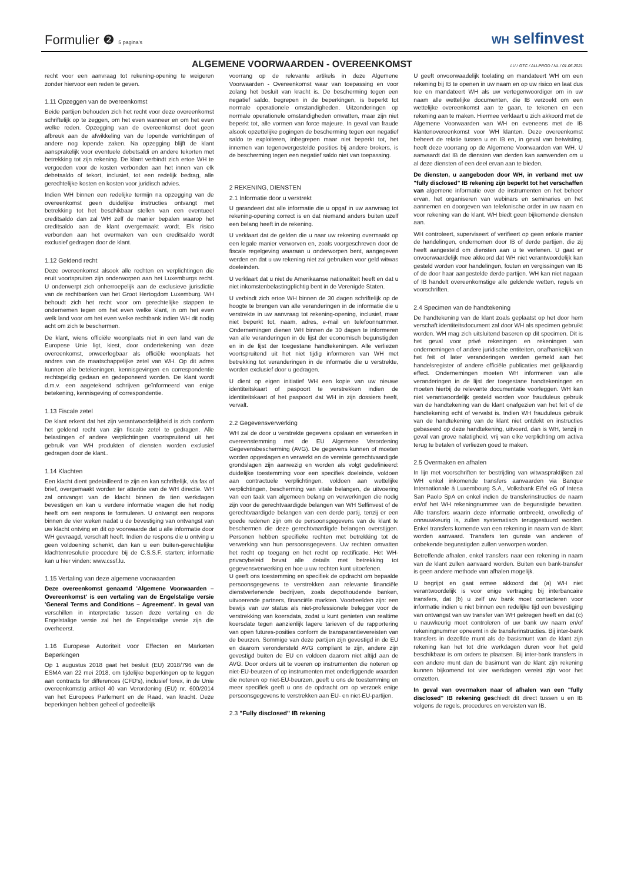Formulier ❷ 5 pagina's
WH selfinvest
ALGEMENE VOORWAARDEN - OVEREENKOMST
LU / GTC / ALLPROD / NL / 01.06.2021
recht voor een aanvraag tot rekening-opening te weigeren zonder hiervoor een reden te geven.
1.11 Opzeggen van de overeenkomst
Beide partijen behouden zich het recht voor deze overeenkomst schriftelijk op te zeggen, om het even wanneer en om het even welke reden. Opzegging van de overeenkomst doet geen afbreuk aan de afwikkeling van de lopende verrichtingen of andere nog lopende zaken. Na opzegging blijft de klant aansprakelijk voor eventuele debetsaldi en andere tekorten met betrekking tot zijn rekening. De klant verbindt zich ertoe WH te vergoeden voor de kosten verbonden aan het innen van elk debetsaldo of tekort, inclusief, tot een redelijk bedrag, alle gerechtelijke kosten en kosten voor juridisch advies.
Indien WH binnen een redelijke termijn na opzegging van de overeenkomst geen duidelijke instructies ontvangt met betrekking tot het beschikbaar stellen van een eventueel creditsaldo dan zal WH zelf de manier bepalen waarop het creditsaldo aan de klant overgemaakt wordt. Elk risico verbonden aan het overmaken van een creditsaldo wordt exclusief gedragen door de klant.
1.12 Geldend recht
Deze overeenkomst alsook alle rechten en verplichtingen die eruit voortspruiten zijn onderworpen aan het Luxemburgs recht. U onderwerpt zich onherroepelijk aan de exclusieve jurisdictie van de rechtbanken van het Groot Hertogdom Luxemburg. WH behoudt zich het recht voor om gerechtelijke stappen te ondernemen tegen om het even welke klant, in om het even welk land voor om het even welke rechtbank indien WH dit nodig acht om zich te beschermen.
De klant, wiens officiële woonplaats niet in een land van de Europese Unie ligt, kiest, door ondertekening van deze overeenkomst, onweerlegbaar als officiële woonplaats het andres van de maatschappelijke zetel van WH. Op dit adres kunnen alle betekeningen, kennisgevingen en correspondentie rechtsgeldig gedaan en gedeponeerd worden. De klant wordt d.m.v. een aagetekend schrijven geïnformeerd van enige betekening, kennisgeving of correspondentie.
1.13 Fiscale zetel
De klant erkent dat het zijn verantwoordelijkheid is zich conform het geldend recht van zijn fiscale zetel te gedragen. Alle belastingen of andere verplichtingen voortspruitend uit het gebruik van WH produkten of diensten worden exclusief gedragen door de klant..
1.14 Klachten
Een klacht dient gedetailleerd te zijn en kan schriftelijk, via fax of brief, overgemaakt worden ter attentie van de WH directie. WH zal ontvangst van de klacht binnen de tien werkdagen bevestigen en kan u verdere informatie vragen die het nodig heeft om een respons te formuleren. U ontvangt een respons binnen de vier weken nadat u de bevestiging van ontvangst van uw klacht ontving en dit op voorwaarde dat u alle informatie door WH gevraagd, verschaft heeft. Indien de respons die u ontving u geen voldoening schenkt, dan kan u een buiten-gerechtelijke klachtenresolutie procedure bij de C.S.S.F. starten; informatie kan u hier vinden: www.cssf.lu.
1.15 Vertaling van deze algemene voorwaarden
Deze overeenkomst genaamd 'Algemene Voorwaarden – Overeenkomst' is een vertaling van de Engelstalige versie 'General Terms and Conditions – Agreement'. In geval van verschillen in interpretatie tussen deze vertaling en de Engelstalige versie zal het de Engelstalige versie zijn die overheerst.
1.16 Europese Autoriteit voor Effecten en Marketen Beperkingen
Op 1 augustus 2018 gaat het besluit (EU) 2018/796 van de ESMA van 22 mei 2018, om tijdelijke beperkingen op te leggen aan contracts for differences (CFD's), inclusief forex, in de Unie overeenkomstig artikel 40 van Verordening (EU) nr. 600/2014 van het Europees Parlement en de Raad, van kracht. Deze beperkingen hebben geheel of gedeeltelijk
voorrang op de relevante artikels in deze Algemene Voorwaarden - Overeenkomst waar van toepassing en voor zolang het besluit van kracht is. De bescherming tegen een negatief saldo, begrepen in de beperkingen, is beperkt tot normale operationele omstandigheden. Uitzonderingen op normale operationele omstandigheden omvatten, maar zijn niet beperkt tot, alle vormen van force majeure. In geval van fraude alsook opzettelijke pogingen de bescherming tegen een negatief saldo te exploiteren, inbegrepen maar niet beperkt tot, het innemen van tegenovergestelde posities bij andere brokers, is de bescherming tegen een negatief saldo niet van toepassing.
2 REKENING, DIENSTEN
2.1 Informatie door u verstrekt
U garandeert dat alle informatie die u opgaf in uw aanvraag tot rekening-opening correct is en dat niemand anders buiten uzelf een belang heeft in de rekening.
U verklaart dat de gelden die u naar uw rekening overmaakt op een legale manier verworven en, zoals voorgeschreven door de fiscale regelgeving waaraan u onderworpen bent, aangegeven werden en dat u uw rekening niet zal gebruiken voor geld witwas doeleinden.
U verklaart dat u niet de Amerikaanse nationaliteit heeft en dat u niet inkomstenbelastingplichtig bent in de Verenigde Staten.
U verbindt zich ertoe WH binnen de 30 dagen schriftelijk op de hoogte te brengen van alle veranderingen in de informatie die u verstrekte in uw aanvraag tot rekening-opening, inclusief, maar niet beperkt tot, naam, adres, e-mail en telefoonnummer. Ondernemingen dienen WH binnen de 30 dagen te informeren van alle veranderingen in de lijst der economisch begunstigden en in de lijst der toegestane handtekeningen. Alle verliezen voortspruitend uit het niet tijdig informeren van WH met betrekking tot veranderingen in de informatie die u verstrekte, worden exclusief door u gedragen.
U dient op eigen initiatief WH een kopie van uw nieuwe identiteitskaart of paspoort te verstrekken indien de identiteitskaart of het paspoort dat WH in zijn dossiers heeft, vervalt.
2.2 Gegevensverwerking
WH zal de door u verstrekte gegevens opslaan en verwerken in overeenstemming met de EU Algemene Verordening Gegevensbescherming (AVG). De gegevens kunnen of moeten worden opgeslagen en verwerkt en de vereiste gerechtvaardigde grondslagen zijn aanwezig en worden als volgt gedefinieerd: duidelijke toestemming voor een specifiek doeleinde, voldoen aan contractuele verplichtingen, voldoen aan wettelijke verplichtingen, bescherming van vitale belangen, de uitvoering van een taak van algemeen belang en verwerkingen die nodig zijn voor de gerechtvaardigde belangen van WH Selfinvest of de gerechtvaardigde belangen van een derde partij, tenzij er een goede redenen zijn om de persoonsgegevens van de klant te beschermen die deze gerechtvaardigde belangen overstijgen. Personen hebben specifieke rechten met betrekking tot de verwerking van hun persoonsgegevens. Uw rechten omvatten het recht op toegang en het recht op rectificatie. Het WH-privacybeleid bevat alle details met betrekking tot gegevensverwerking en hoe u uw rechten kunt uitoefenen.
U geeft ons toestemming en specifiek de opdracht om bepaalde persoonsgegevens te verstrekken aan relevante financiële dienstverlenende bedrijven, zoals depothoudende banken, uitvoerende partners, financiële markten. Voorbeelden zijn: een bewijs van uw status als niet-professionele belegger voor de verstrekking van koersdata, zodat u kunt genieten van realtime koersdate tegen aanzienlijk lagere tarieven of de rapportering van open futures-posities conform de transparantievereisten van de beurzen. Sommige van deze partijen zijn gevestigd in de EU en daarom verondersteld AVG compliant te zijn, andere zijn gevestigd buiten de EU en voldoen daarom niet altijd aan de AVG. Door orders uit te voeren op instrumenten die noteren op niet-EU-beurzen of op instrumenten met onderliggende waarden die noteren op niet-EU-beurzen, geeft u ons de toestemming en meer specifiek geeft u ons de opdracht om op verzoek enige persoonsgegevens te verstrekken aan EU- en niet-EU-partijen.
2.3 "Fully disclosed" IB rekening
U geeft onvoorwaadelijk toelating en mandateert WH om een rekening bij IB te openen in uw naam en op uw risico en laat dus toe en mandateert WH als uw vertegenwoordiger om in uw naam alle wettelijke documenten, die IB verzoekt om een wettelijke overeenkomst aan te gaan, te tekenen en een rekening aan te maken. Hiermee verklaart u zich akkoord met de Algemene Voorwaarden van WH en eveneens met de IB klantenovereenkomst voor WH klanten. Deze overeenkomst beheert de relatie tussen u en IB en, in geval van betwisting, heeft deze voorrang op de Algemene Voorwaarden van WH. U aanvaardt dat IB de diensten van derden kan aanwenden om u al deze diensten of een deel ervan aan te bieden.
De diensten, u aangeboden door WH, in verband met uw "fully disclosed" IB rekening zijn beperkt tot het verschaffen van algemene informatie over de instrumenten en het beheer ervan, het organiseren van webinars en seminaries en het aannemen en doorgeven van telefonische order in uw naam en voor rekening van de klant. WH biedt geen bijkomende diensten aan.
WH controleert, superviseert of verifieert op geen enkele manier de handelingen, ondernomen door IB of derde partijen, die zij heeft aangesteld om diensten aan u te verlenen. U gaat er onvoorwaardelijk mee akkoord dat WH niet verantwoordelijk kan gesteld worden voor handelingen, fouten en vergissingen van IB of de door haar aangestelde derde partijen. WH kan niet nagaan of IB handelt overeenkomstige alle geldende wetten, regels en voorschriften.
2.4 Specimen van de handtekening
De handtekening van de klant zoals geplaatst op het door hem verschaft identiteitsdocument zal door WH als specimen gebruikt worden. WH mag zich uitsluitend baseren op dit specimen. Dit is het geval voor privé rekeningen en rekeningen van ondernemingen of andere juridische entiteiten, onafhankelijk van het feit of later veranderingen werden gemeld aan het handelsregister of andere officiële publicaties met gelijkaardig effect. Ondernemingen moeten WH informeren van alle veranderingen in de lijst der toegestane handtekeningen en moeten hierbij de relevante documentatie voorleggen. WH kan niet verantwoordelijk gesteld worden voor frauduleus gebruik van de handtekening van de klant onafgezien van het feit of de handtekening echt of vervalst is. Indien WH frauduleus gebruik van de handtekening van de klant niet ontdekt en instructies gebaseerd op deze handtekening, uitvoerd, dan is WH, tenzij in geval van grove nalatigheid, vrij van elke verplichting om activa terug te betalen of verliezen goed te maken.
2.5 Overmaken en afhalen
In lijn met voorschriften ter bestrijding van witwaspraktijken zal WH enkel inkomende transfers aanvaarden via Banque Internationale à Luxembourg S.A., Volksbank Eifel eG of Intesa San Paolo SpA en enkel indien de transferinstructies de naam en/of het WH rekeningnummer van de begunstigde bevatten. Alle transfers waarin deze informatie ontbreekt, onvolledig of onnauwkeurig is, zullen systematisch teruggestuurd worden. Enkel transfers komende van een rekening in naam van de klant worden aanvaard. Transfers ten gunste van anderen of onbekende begunstigden zullen verworpen worden.
Betreffende afhalen, enkel transfers naar een rekening in naam van de klant zullen aanvaard worden. Buiten een bank-transfer is geen andere methode van afhalen mogelijk.
U begrijpt en gaat ermee akkoord dat (a) WH niet verantwoordelijk is voor enige vertraging bij interbancaire transfers, dat (b) u zelf uw bank moet contacteren voor informatie indien u niet binnen een redelijke tijd een bevestiging van ontvangst van uw transfer van WH gekregen heeft en dat (c) u nauwkeurig moet controleren of uw bank uw naam en/of rekeningnummer opneemt in de transferinstructies. Bij inter-bank transfers in dezelfde munt als de basismunt van de klant zijn rekening kan het tot drie werkdagen duren voor het geld beschikbaar is om orders te plaatsen. Bij inter-bank transfers in een andere munt dan de basimunt van de klant zijn rekening kunnen bijkomend tot vier werkdagen vereist zijn voor het omzetten.
In geval van overmaken naar of afhalen van een "fully disclosed" IB rekening geschiedt dit direct tussen u en IB volgens de regels, procedures en vereisten van IB.